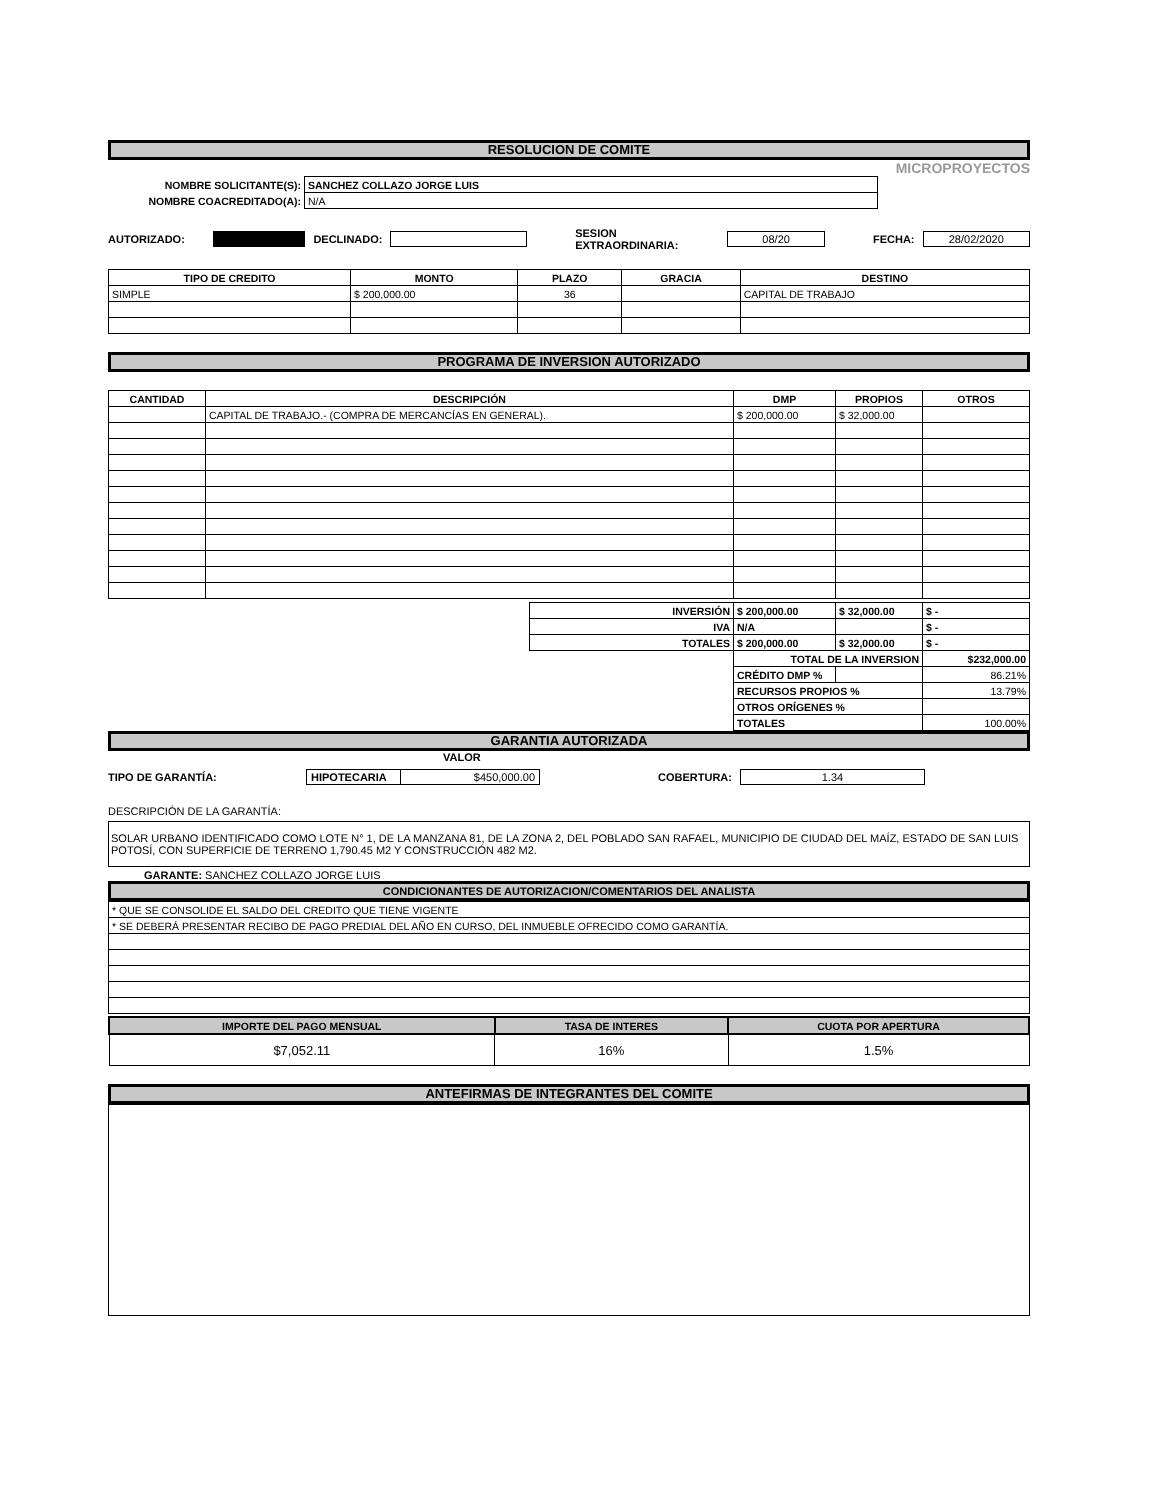RESOLUCION DE COMITE
MICROPROYECTOS
| NOMBRE SOLICITANTE(S): | SANCHEZ COLLAZO JORGE LUIS |
| NOMBRE COACREDITADO(A): | N/A |
AUTORIZADO: DECLINADO: SESION EXTRAORDINARIA: 08/20 FECHA: 28/02/2020
| TIPO DE CREDITO | MONTO | PLAZO | GRACIA | DESTINO |
| --- | --- | --- | --- | --- |
| SIMPLE | $ 200,000.00 | 36 | | CAPITAL DE TRABAJO |
PROGRAMA DE INVERSION AUTORIZADO
| CANTIDAD | DESCRIPCIÓN | DMP | PROPIOS | OTROS |
| --- | --- | --- | --- | --- |
| | CAPITAL DE TRABAJO.- (COMPRA DE MERCANCÍAS EN GENERAL). | $ 200,000.00 | $ 32,000.00 | |
| | INVERSIÓN | $ 200,000.00 | $ 32,000.00 | $ - |
| | IVA | N/A | | $ - |
| | TOTALES | $ 200,000.00 | $ 32,000.00 | $ - |
| | | TOTAL DE LA INVERSION | | $232,000.00 |
| | | CRÉDITO DMP % | | 86.21% |
| | | RECURSOS PROPIOS % | | 13.79% |
| | | OTROS ORÍGENES % | | |
| | | TOTALES | | 100.00% |
GARANTIA AUTORIZADA
VALOR
TIPO DE GARANTÍA: HIPOTECARIA $450,000.00 COBERTURA: 1.34
DESCRIPCIÓN DE LA GARANTÍA:
SOLAR URBANO IDENTIFICADO COMO LOTE N° 1, DE LA MANZANA 81, DE LA ZONA 2, DEL POBLADO SAN RAFAEL, MUNICIPIO DE CIUDAD DEL MAÍZ, ESTADO DE SAN LUIS POTOSÍ, CON SUPERFICIE DE TERRENO 1,790.45 M2 Y CONSTRUCCIÓN 482 M2.
GARANTE: SANCHEZ COLLAZO JORGE LUIS
CONDICIONANTES DE AUTORIZACION/COMENTARIOS DEL ANALISTA
| * QUE SE CONSOLIDE EL SALDO DEL CREDITO QUE TIENE VIGENTE |
| * SE DEBERÁ PRESENTAR RECIBO DE PAGO PREDIAL DEL AÑO EN CURSO, DEL INMUEBLE OFRECIDO COMO GARANTÍA. |
| IMPORTE DEL PAGO MENSUAL | TASA DE INTERES | CUOTA POR APERTURA |
| --- | --- | --- |
| $7,052.11 | 16% | 1.5% |
ANTEFIRMAS DE INTEGRANTES DEL COMITE